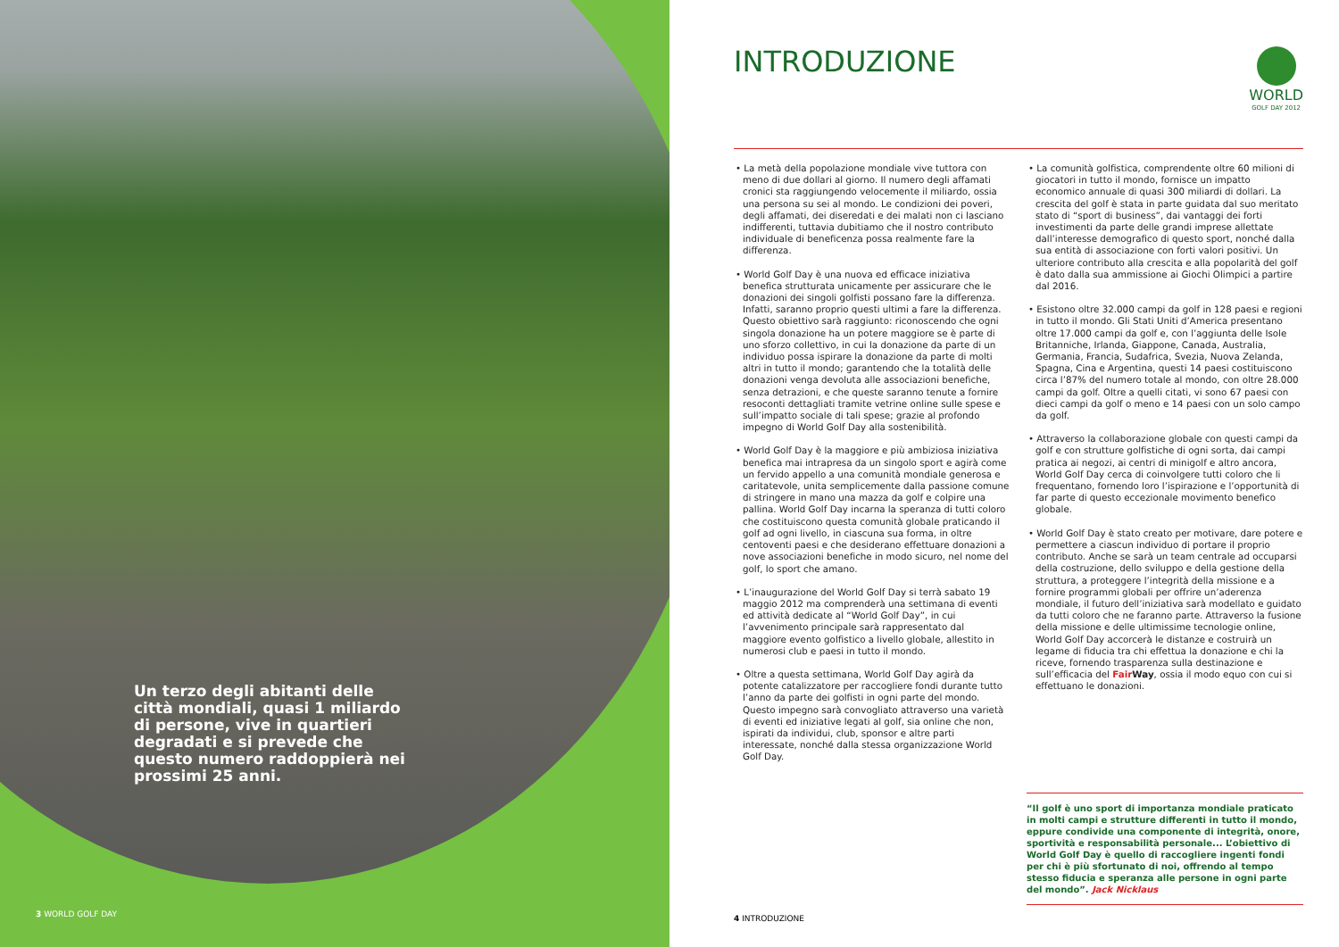Un terzo degli abitanti delle città mondiali, quasi 1 miliardo di persone, vive in quartieri degradati e si prevede che questo numero raddoppierà nei prossimi 25 anni.
3 WORLD GOLF DAY
INTRODUZIONE
WORLD
GOLF DAY 2012
• La metà della popolazione mondiale vive tuttora con meno di due dollari al giorno. Il numero degli affamati cronici sta raggiungendo velocemente il miliardo, ossia una persona su sei al mondo. Le condizioni dei poveri, degli affamati, dei diseredati e dei malati non ci lasciano indifferenti, tuttavia dubitiamo che il nostro contributo individuale di beneficenza possa realmente fare la differenza.
• World Golf Day è una nuova ed efficace iniziativa benefica strutturata unicamente per assicurare che le donazioni dei singoli golfisti possano fare la differenza. Infatti, saranno proprio questi ultimi a fare la differenza. Questo obiettivo sarà raggiunto: riconoscendo che ogni singola donazione ha un potere maggiore se è parte di uno sforzo collettivo, in cui la donazione da parte di un individuo possa ispirare la donazione da parte di molti altri in tutto il mondo; garantendo che la totalità delle donazioni venga devoluta alle associazioni benefiche, senza detrazioni, e che queste saranno tenute a fornire resoconti dettagliati tramite vetrine online sulle spese e sull’impatto sociale di tali spese; grazie al profondo impegno di World Golf Day alla sostenibilità.
• World Golf Day è la maggiore e più ambiziosa iniziativa benefica mai intrapresa da un singolo sport e agirà come un fervido appello a una comunità mondiale generosa e caritatevole, unita semplicemente dalla passione comune di stringere in mano una mazza da golf e colpire una pallina. World Golf Day incarna la speranza di tutti coloro che costituiscono questa comunità globale praticando il golf ad ogni livello, in ciascuna sua forma, in oltre centoventi paesi e che desiderano effettuare donazioni a nove associazioni benefiche in modo sicuro, nel nome del golf, lo sport che amano.
• L’inaugurazione del World Golf Day si terrà sabato 19 maggio 2012 ma comprenderà una settimana di eventi ed attività dedicate al “World Golf Day”, in cui l’avvenimento principale sarà rappresentato dal maggiore evento golfistico a livello globale, allestito in numerosi club e paesi in tutto il mondo.
• Oltre a questa settimana, World Golf Day agirà da potente catalizzatore per raccogliere fondi durante tutto l’anno da parte dei golfisti in ogni parte del mondo. Questo impegno sarà convogliato attraverso una varietà di eventi ed iniziative legati al golf, sia online che non, ispirati da individui, club, sponsor e altre parti interessate, nonché dalla stessa organizzazione World Golf Day.
• La comunità golfistica, comprendente oltre 60 milioni di giocatori in tutto il mondo, fornisce un impatto economico annuale di quasi 300 miliardi di dollari. La crescita del golf è stata in parte guidata dal suo meritato stato di “sport di business”, dai vantaggi dei forti investimenti da parte delle grandi imprese allettate dall’interesse demografico di questo sport, nonché dalla sua entità di associazione con forti valori positivi. Un ulteriore contributo alla crescita e alla popolarità del golf è dato dalla sua ammissione ai Giochi Olimpici a partire dal 2016.
• Esistono oltre 32.000 campi da golf in 128 paesi e regioni in tutto il mondo. Gli Stati Uniti d’America presentano oltre 17.000 campi da golf e, con l’aggiunta delle Isole Britanniche, Irlanda, Giappone, Canada, Australia, Germania, Francia, Sudafrica, Svezia, Nuova Zelanda, Spagna, Cina e Argentina, questi 14 paesi costituiscono circa l’87% del numero totale al mondo, con oltre 28.000 campi da golf. Oltre a quelli citati, vi sono 67 paesi con dieci campi da golf o meno e 14 paesi con un solo campo da golf.
• Attraverso la collaborazione globale con questi campi da golf e con strutture golfistiche di ogni sorta, dai campi pratica ai negozi, ai centri di minigolf e altro ancora, World Golf Day cerca di coinvolgere tutti coloro che li frequentano, fornendo loro l’ispirazione e l’opportunità di far parte di questo eccezionale movimento benefico globale.
• World Golf Day è stato creato per motivare, dare potere e permettere a ciascun individuo di portare il proprio contributo. Anche se sarà un team centrale ad occuparsi della costruzione, dello sviluppo e della gestione della struttura, a proteggere l’integrità della missione e a fornire programmi globali per offrire un’aderenza mondiale, il futuro dell’iniziativa sarà modellato e guidato da tutti coloro che ne faranno parte. Attraverso la fusione della missione e delle ultimissime tecnologie online, World Golf Day accorcerà le distanze e costruirà un legame di fiducia tra chi effettua la donazione e chi la riceve, fornendo trasparenza sulla destinazione e sull’efficacia del Fair Way, ossia il modo equo con cui si effettuano le donazioni.
“Il golf è uno sport di importanza mondiale praticato in molti campi e strutture differenti in tutto il mondo, eppure condivide una componente di integrità, onore, sportività e responsabilità personale... L’obiettivo di World Golf Day è quello di raccogliere ingenti fondi per chi è più sfortunato di noi, offrendo al tempo stesso fiducia e speranza alle persone in ogni parte del mondo”. Jack Nicklaus
4 INTRODUZIONE